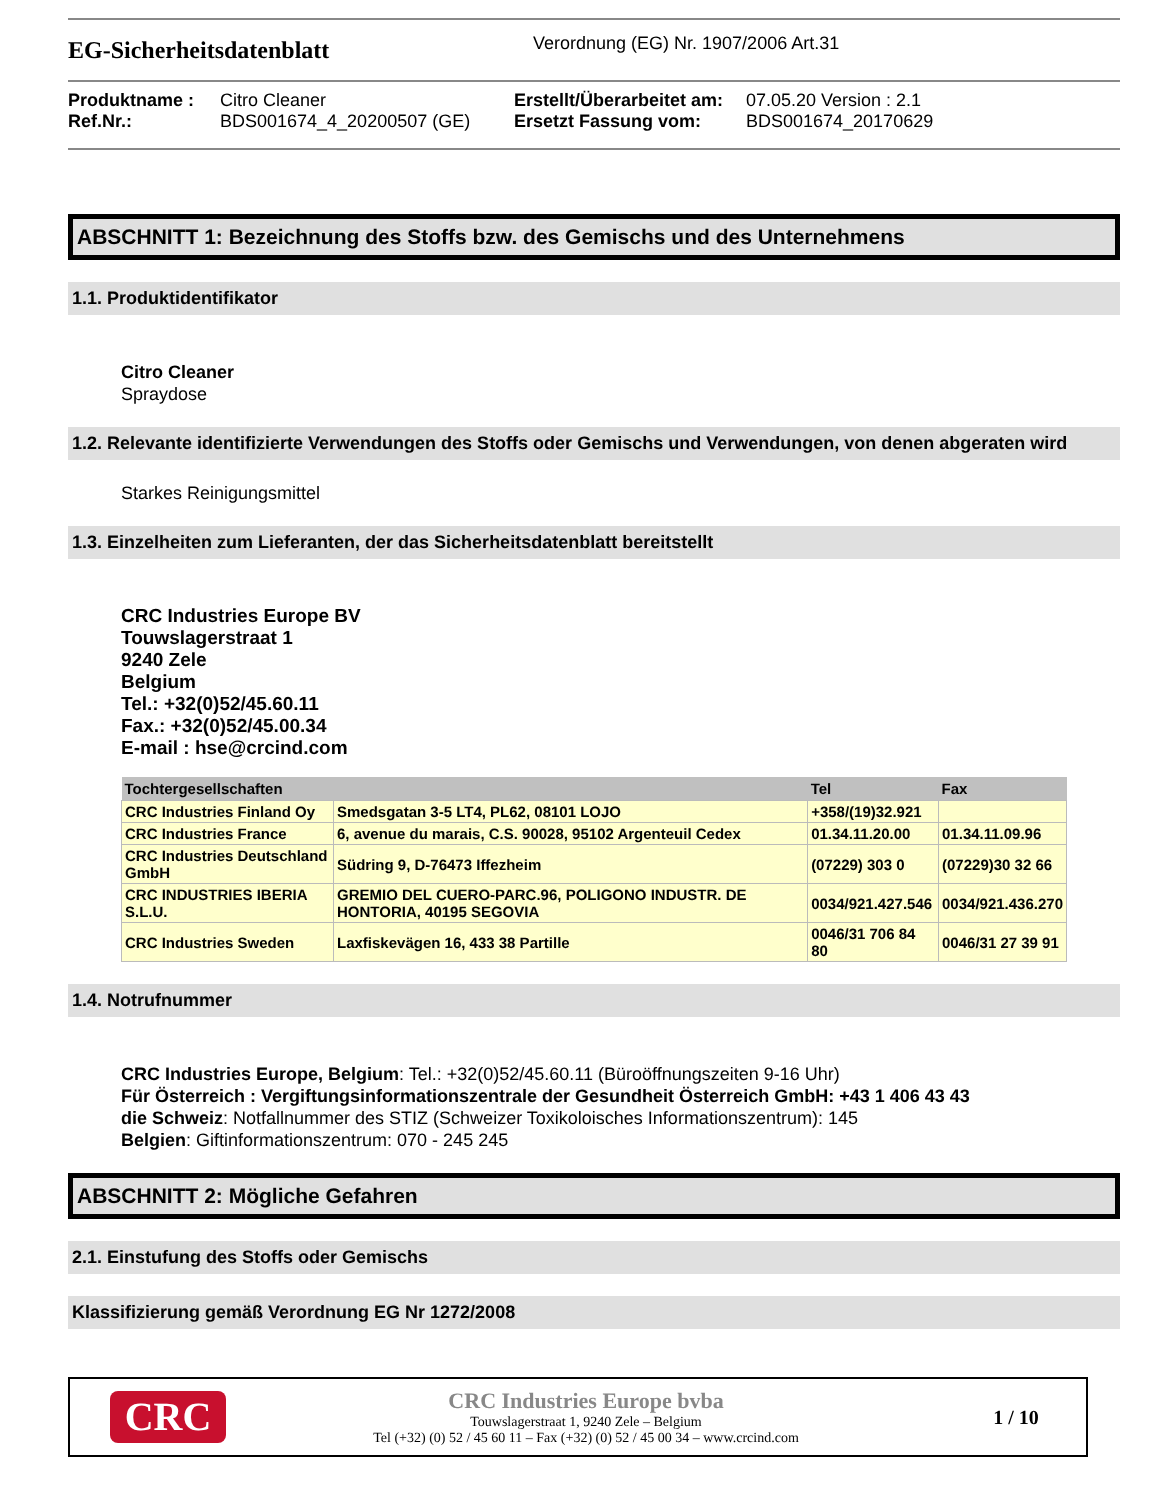EG-Sicherheitsdatenblatt
Verordnung (EG) Nr. 1907/2006 Art.31
Produktname :
Citro Cleaner
Erstellt/Überarbeitet am:
07.05.20 Version : 2.1
Ref.Nr.:
BDS001674_4_20200507 (GE)
Ersetzt Fassung vom:
BDS001674_20170629
ABSCHNITT 1: Bezeichnung des Stoffs bzw. des Gemischs und des Unternehmens
1.1. Produktidentifikator
Citro Cleaner
Spraydose
1.2. Relevante identifizierte Verwendungen des Stoffs oder Gemischs und Verwendungen, von denen abgeraten wird
Starkes Reinigungsmittel
1.3. Einzelheiten zum Lieferanten, der das Sicherheitsdatenblatt bereitstellt
CRC Industries Europe BV
Touwslagerstraat 1
9240 Zele
Belgium
Tel.: +32(0)52/45.60.11
Fax.: +32(0)52/45.00.34
E-mail : hse@crcind.com
| Tochtergesellschaften | | Tel | Fax |
| --- | --- | --- | --- |
| CRC Industries Finland Oy | Smedsgatan 3-5 LT4, PL62, 08101 LOJO | +358/(19)32.921 | |
| CRC Industries France | 6, avenue du marais, C.S. 90028, 95102 Argenteuil Cedex | 01.34.11.20.00 | 01.34.11.09.96 |
| CRC Industries Deutschland GmbH | Südring 9, D-76473 Iffezheim | (07229) 303 0 | (07229)30 32 66 |
| CRC INDUSTRIES IBERIA S.L.U. | GREMIO DEL CUERO-PARC.96, POLIGONO INDUSTR. DE HONTORIA, 40195 SEGOVIA | 0034/921.427.546 | 0034/921.436.270 |
| CRC Industries Sweden | Laxfiskevägen 16, 433 38 Partille | 0046/31 706 84 80 | 0046/31 27 39 91 |
1.4. Notrufnummer
CRC Industries Europe, Belgium: Tel.: +32(0)52/45.60.11 (Büroöffnungszeiten 9-16 Uhr)
Für Österreich : Vergiftungsinformationszentrale der Gesundheit Österreich GmbH: +43 1 406 43 43
die Schweiz: Notfallnummer des STIZ (Schweizer Toxikoloisches Informationszentrum): 145
Belgien: Giftinformationszentrum: 070 - 245 245
ABSCHNITT 2: Mögliche Gefahren
2.1. Einstufung des Stoffs oder Gemischs
Klassifizierung gemäß Verordnung EG Nr 1272/2008
CRC
CRC Industries Europe bvba
Touwslagerstraat 1, 9240 Zele – Belgium
Tel (+32) (0) 52 / 45 60 11 – Fax (+32) (0) 52 / 45 00 34 – www.crcind.com
1 / 10